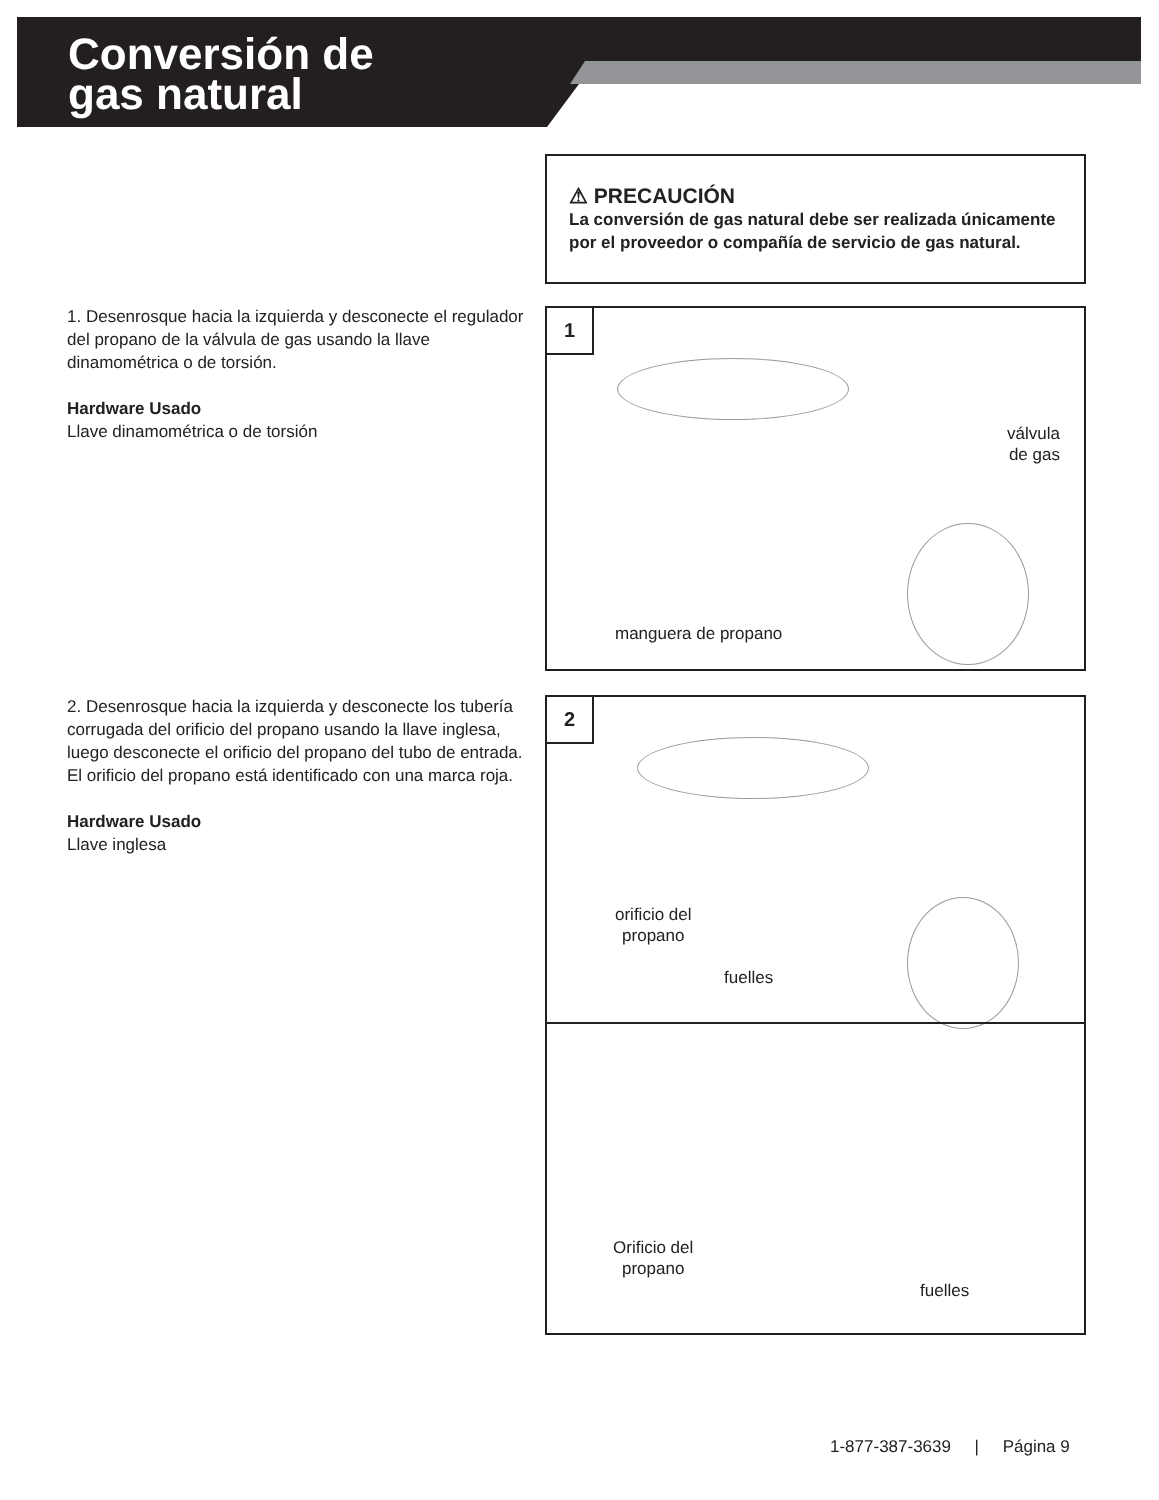Conversión de
gas natural
⚠ PRECAUCIÓN
La conversión de gas natural debe ser realizada únicamente por el proveedor o compañía de servicio de gas natural.
1. Desenrosque hacia la izquierda y desconecte el regulador del propano de la válvula de gas usando la llave dinamométrica o de torsión.
Hardware Usado
Llave dinamométrica o de torsión
1
válvula
de gas
manguera de propano
2. Desenrosque hacia la izquierda y desconecte los tubería corrugada del orificio del propano usando la llave inglesa, luego desconecte el orificio del propano del tubo de entrada.
El orificio del propano está identificado con una marca roja.
Hardware Usado
Llave inglesa
2
orificio del
propano
fuelles
Orificio del
propano
fuelles
1-877-387-3639 | Página 9